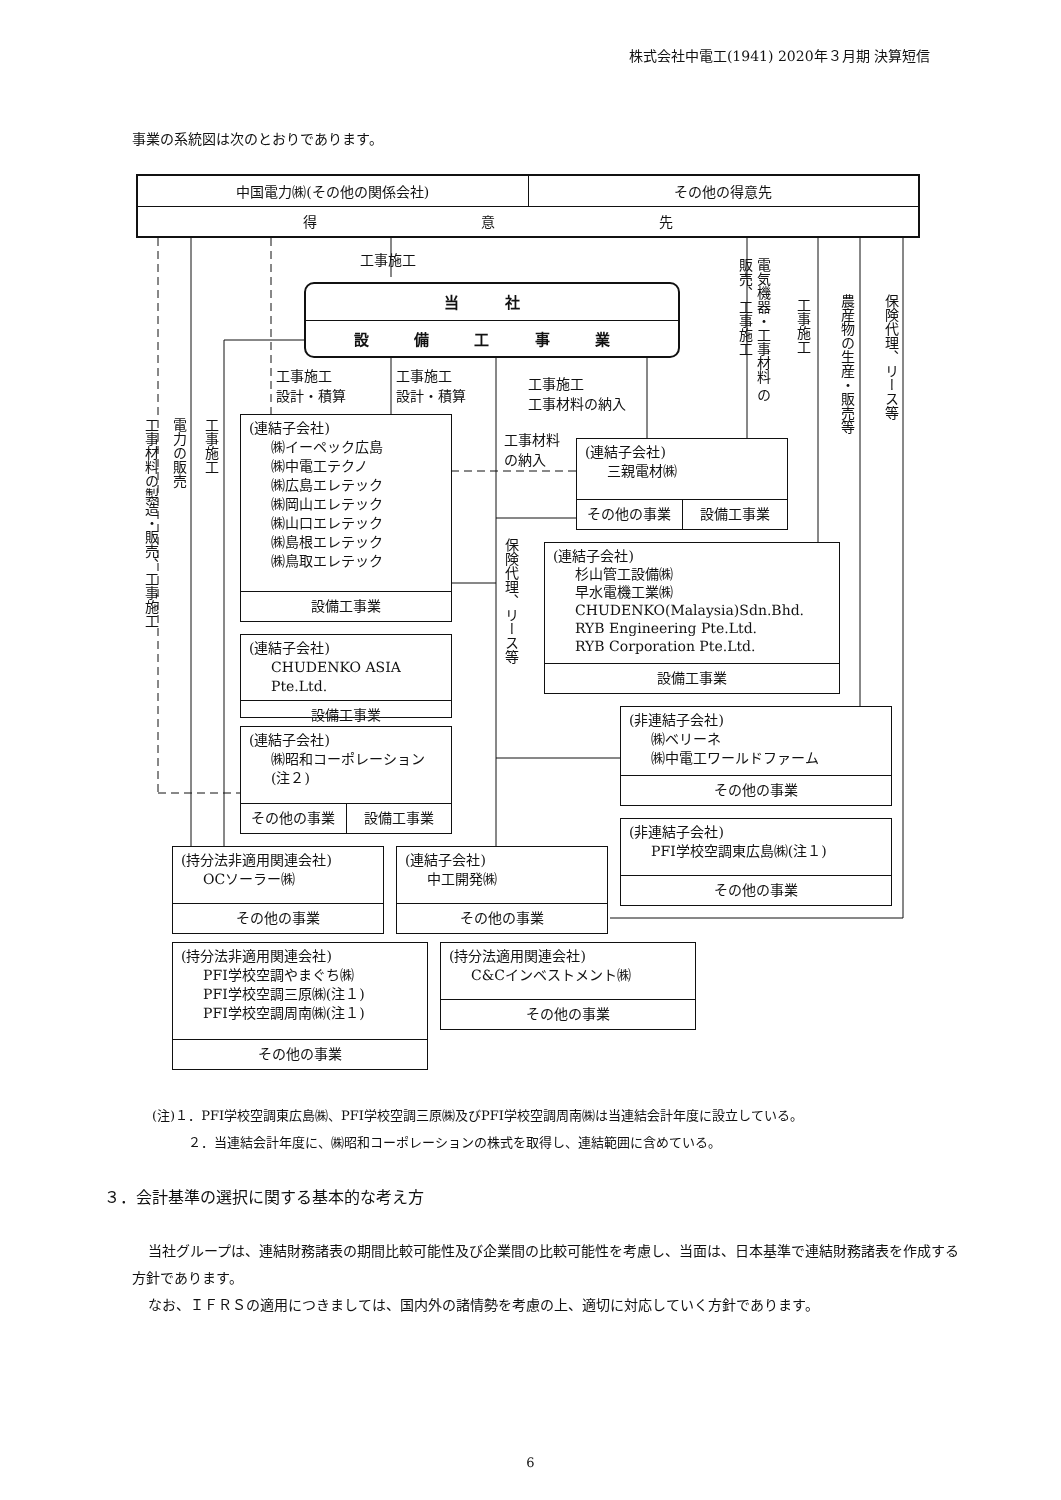株式会社中電工(1941) 2020年３月期 決算短信
事業の系統図は次のとおりであります。
| 中国電力㈱(その他の関係会社) | その他の得意先 |
| 得 意 先 | |
工事材料の製造・販売、工事施工
電力の販売
工事施工
工事施工
電気機器・工事材料 の販売、工事施工
工事施工
農産物の生産・販売等
保険代理、リース等
当 社
設 備 工 事 業
工事施工
設計・積算
工事施工
設計・積算
工事施工
工事材料の納入
(連結子会社)
㈱イーペック広島
㈱中電工テクノ
㈱広島エレテック
㈱岡山エレテック
㈱山口エレテック
㈱島根エレテック
㈱鳥取エレテック
設備工事業
工事材料
の納入
(連結子会社)
三親電材㈱
その他の事業 設備工事業
保険代理、リース等
(連結子会社)
杉山管工設備㈱
早水電機工業㈱
CHUDENKO(Malaysia)Sdn.Bhd.
RYB Engineering Pte.Ltd.
RYB Corporation Pte.Ltd.
設備工事業
(連結子会社)
CHUDENKO ASIA Pte.Ltd.
設備工事業
(非連結子会社)
㈱ベリーネ
㈱中電工ワールドファーム
その他の事業
(連結子会社)
㈱昭和コーポレーション
(注２)
その他の事業 設備工事業
(非連結子会社)
PFI学校空調東広島㈱(注１)
その他の事業
(持分法非適用関連会社)
OCソーラー㈱
その他の事業
(連結子会社)
中工開発㈱
その他の事業
(持分法非適用関連会社)
PFI学校空調やまぐち㈱
PFI学校空調三原㈱(注１)
PFI学校空調周南㈱(注１)
その他の事業
(持分法適用関連会社)
C&Cインベストメント㈱
その他の事業
(注)１．PFI学校空調東広島㈱、PFI学校空調三原㈱及びPFI学校空調周南㈱は当連結会計年度に設立している。
２．当連結会計年度に、㈱昭和コーポレーションの株式を取得し、連結範囲に含めている。
３．会計基準の選択に関する基本的な考え方
当社グループは、連結財務諸表の期間比較可能性及び企業間の比較可能性を考慮し、当面は、日本基準で連結財務諸表を作成する方針であります。
なお、ＩＦＲＳの適用につきましては、国内外の諸情勢を考慮の上、適切に対応していく方針であります。
6